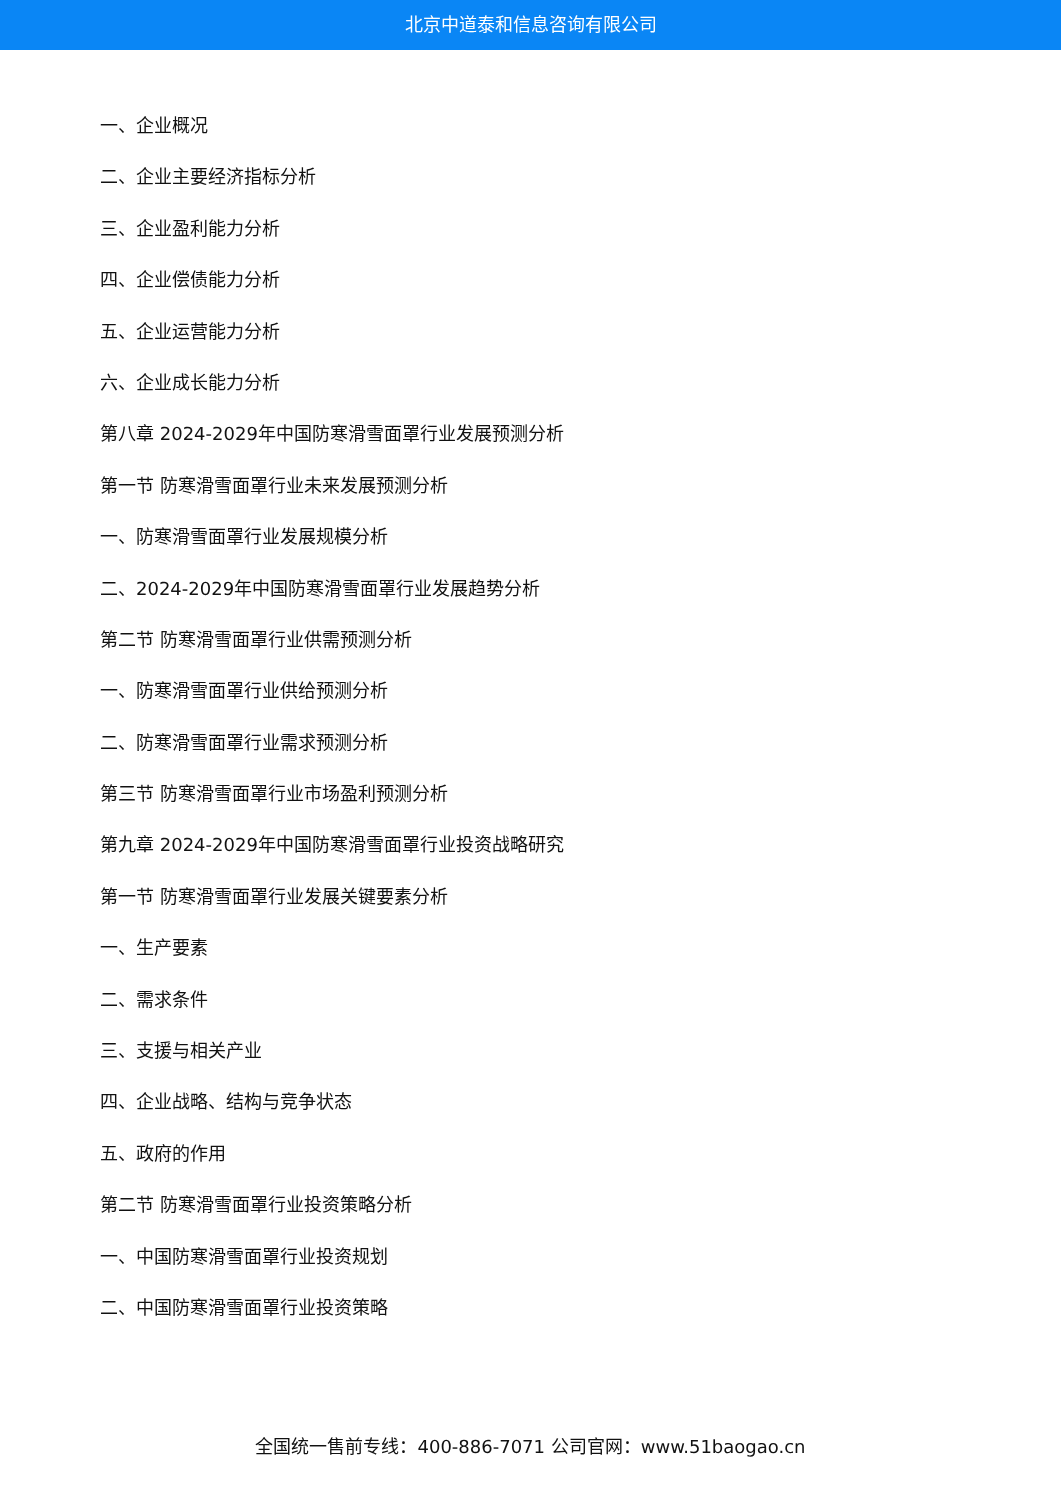北京中道泰和信息咨询有限公司
一、企业概况
二、企业主要经济指标分析
三、企业盈利能力分析
四、企业偿债能力分析
五、企业运营能力分析
六、企业成长能力分析
第八章 2024-2029年中国防寒滑雪面罩行业发展预测分析
第一节 防寒滑雪面罩行业未来发展预测分析
一、防寒滑雪面罩行业发展规模分析
二、2024-2029年中国防寒滑雪面罩行业发展趋势分析
第二节 防寒滑雪面罩行业供需预测分析
一、防寒滑雪面罩行业供给预测分析
二、防寒滑雪面罩行业需求预测分析
第三节 防寒滑雪面罩行业市场盈利预测分析
第九章 2024-2029年中国防寒滑雪面罩行业投资战略研究
第一节 防寒滑雪面罩行业发展关键要素分析
一、生产要素
二、需求条件
三、支援与相关产业
四、企业战略、结构与竞争状态
五、政府的作用
第二节 防寒滑雪面罩行业投资策略分析
一、中国防寒滑雪面罩行业投资规划
二、中国防寒滑雪面罩行业投资策略
全国统一售前专线：400-886-7071 公司官网：www.51baogao.cn